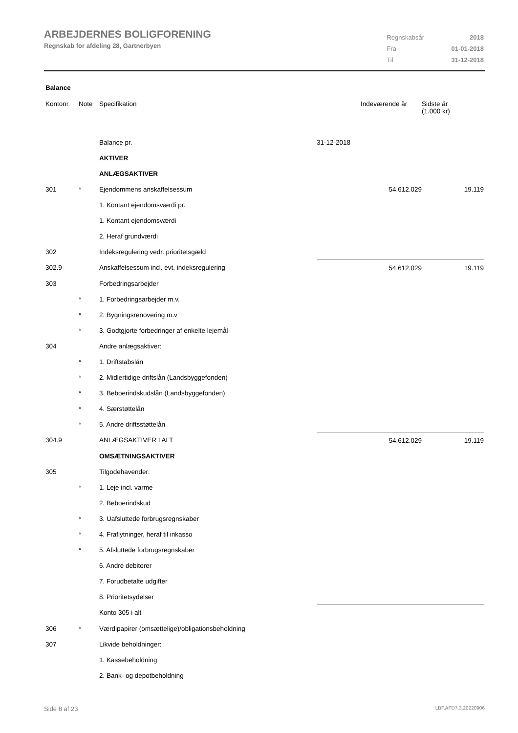ARBEJDERNES BOLIGFORENING
Regnskab for afdeling 28, Gartnerbyen
| Regnskabsår | 2018 |
| Fra | 01-01-2018 |
| Til | 31-12-2018 |
Balance
| Kontonr. | Note | Specifikation | | Indeværende år | Sidste år (1.000 kr) |
| --- | --- | --- | --- | --- | --- |
| | | Balance pr. | 31-12-2018 | | |
| | | AKTIVER | | | |
| | | ANLÆGSAKTIVER | | | |
| 301 | * | Ejendommens anskaffelsessum | | 54.612.029 | 19.119 |
| | | 1. Kontant ejendomsværdi pr. | | | |
| | | 1. Kontant ejendomsværdi | | | |
| | | 2. Heraf grundværdi | | | |
| 302 | | Indeksregulering vedr. prioritetsgæld | | | |
| 302.9 | | Anskaffelsessum incl. evt. indeksregulering | | 54.612.029 | 19.119 |
| 303 | | Forbedringsarbejder | | | |
| | * | 1. Forbedringsarbejder m.v. | | | |
| | * | 2. Bygningsrenovering m.v | | | |
| | * | 3. Godtgjorte forbedringer af enkelte lejemål | | | |
| 304 | | Andre anlægsaktiver: | | | |
| | * | 1. Driftstabslån | | | |
| | * | 2. Midlertidige driftslån (Landsbyggefonden) | | | |
| | * | 3. Beboerindskudslån (Landsbyggefonden) | | | |
| | * | 4. Særstøttelån | | | |
| | * | 5. Andre driftsstøttelån | | | |
| 304.9 | | ANLÆGSAKTIVER I ALT | | 54.612.029 | 19.119 |
| | | OMSÆTNINGSAKTIVER | | | |
| 305 | | Tilgodehavender: | | | |
| | * | 1. Leje incl. varme | | | |
| | | 2. Beboerindskud | | | |
| | * | 3. Uafsluttede forbrugsregnskaber | | | |
| | * | 4. Fraflytninger, heraf til inkasso | | | |
| | * | 5. Afsluttede forbrugsregnskaber | | | |
| | | 6. Andre debitorer | | | |
| | | 7. Forudbetalte udgifter | | | |
| | | 8. Prioritetsydelser | | | |
| | | Konto 305 i alt | | | |
| 306 | * | Værdipapirer (omsættelige)/obligationsbeholdning | | | |
| 307 | | Likvide beholdninger: | | | |
| | | 1. Kassebeholdning | | | |
| | | 2. Bank- og depotbeholdning | | | |
Side 8 af 23 LBF.AFD7.3.20220906